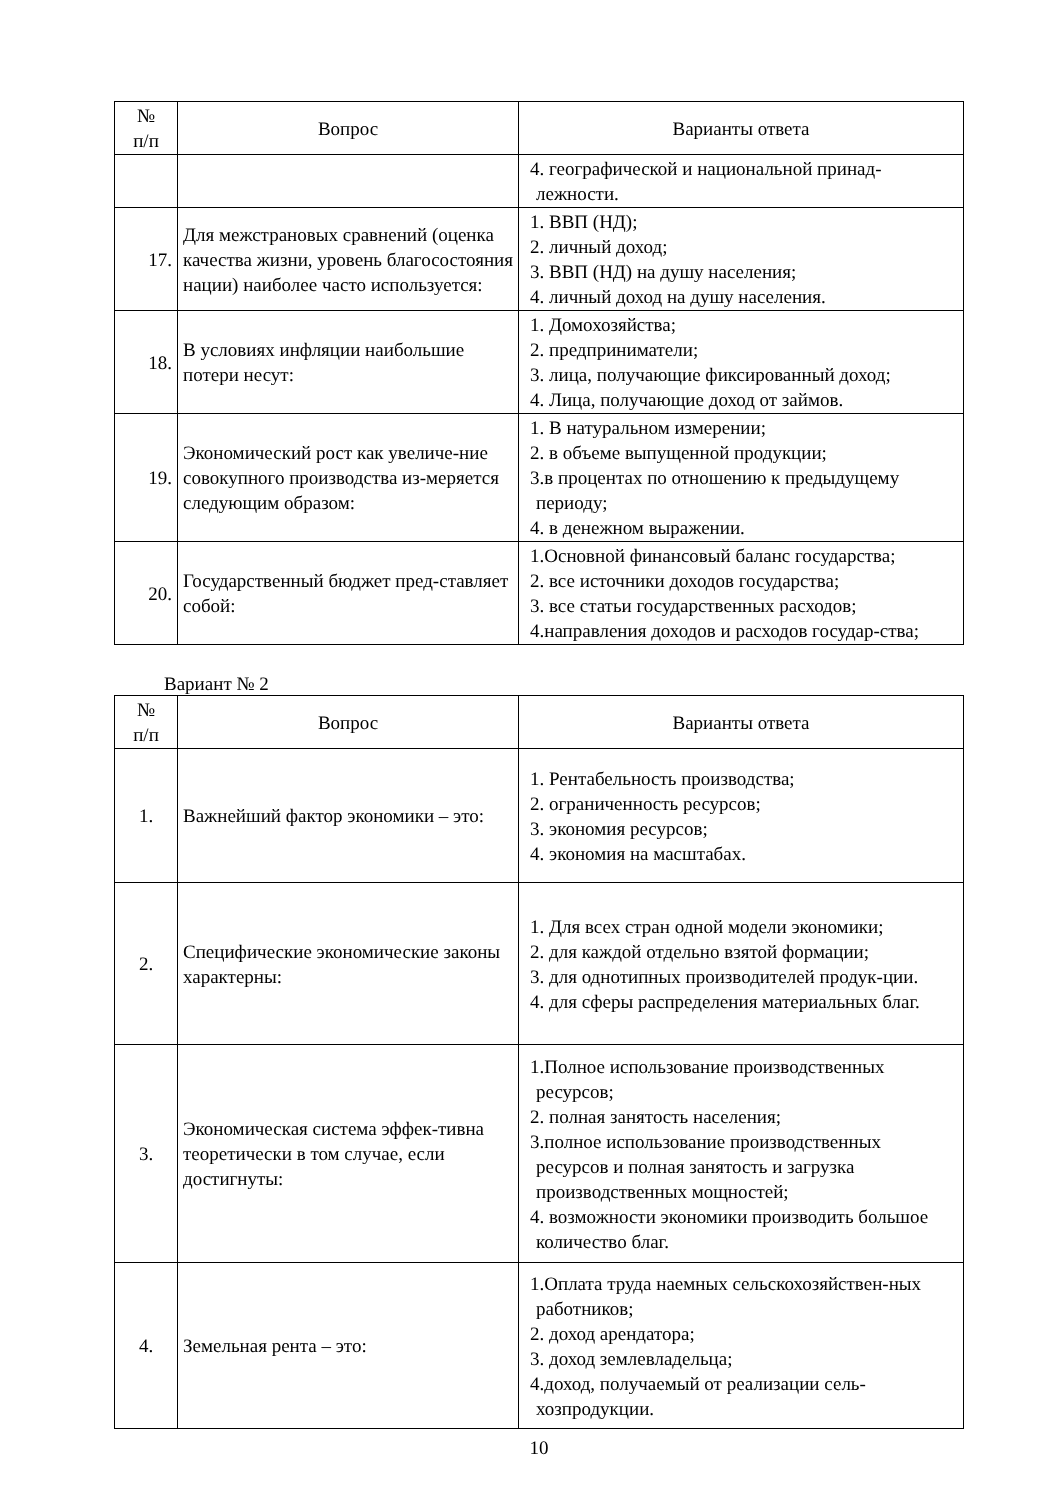| № п/п | Вопрос | Варианты ответа |
| --- | --- | --- |
| | | 4. географической и национальной принад-лежности. |
| 17. | Для межстрановых сравнений (оценка качества жизни, уровень благосостояния нации) наиболее часто используется: | 1. ВВП (НД); 2. личный доход; 3. ВВП (НД) на душу населения; 4. личный доход на душу населения. |
| 18. | В условиях инфляции наибольшие потери несут: | 1. Домохозяйства; 2. предприниматели; 3. лица, получающие фиксированный доход; 4. Лица, получающие доход от займов. |
| 19. | Экономический рост как увеличе-ние совокупного производства из-меряется следующим образом: | 1. В натуральном измерении; 2. в объеме выпущенной продукции; 3.в процентах по отношению к предыдущему периоду; 4. в денежном выражении. |
| 20. | Государственный бюджет пред-ставляет собой: | 1.Основной финансовый баланс государства; 2. все источники доходов государства; 3. все статьи государственных расходов; 4.направления доходов и расходов государ-ства; |
Вариант № 2
| № п/п | Вопрос | Варианты ответа |
| --- | --- | --- |
| 1. | Важнейший фактор экономики – это: | 1. Рентабельность производства; 2. ограниченность ресурсов; 3. экономия ресурсов; 4. экономия на масштабах. |
| 2. | Специфические экономические законы характерны: | 1. Для всех стран одной модели экономики; 2. для каждой отдельно взятой формации; 3. для однотипных производителей продук-ции. 4. для сферы распределения материальных благ. |
| 3. | Экономическая система эффек-тивна теоретически в том случае, если достигнуты: | 1.Полное использование производственных ресурсов; 2. полная занятость населения; 3.полное использование производственных ресурсов и полная занятость и загрузка производственных мощностей; 4. возможности экономики производить большое количество благ. |
| 4. | Земельная рента – это: | 1.Оплата труда наемных сельскохозяйствен-ных работников; 2. доход арендатора; 3. доход землевладельца; 4.доход, получаемый от реализации сель-хозпродукции. |
10